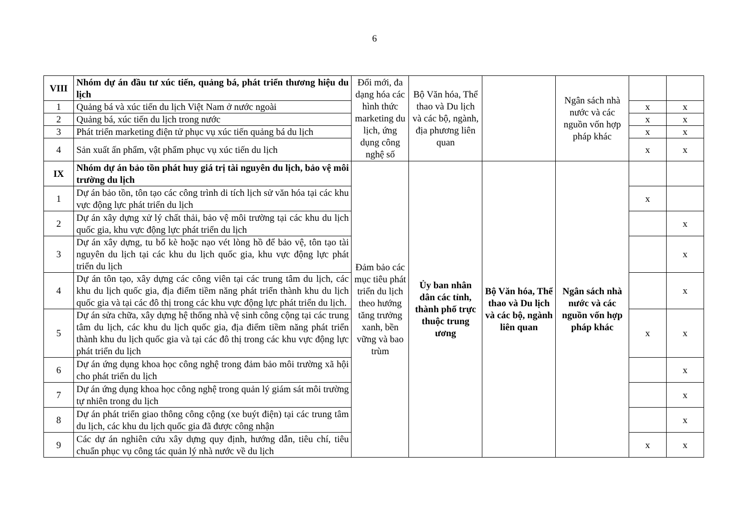6
| VIII | Nhóm dự án đầu tư xúc tiến, quảng bá, phát triển thương hiệu du lịch | Đổi mới, đa dạng hóa các hình thức marketing du lịch, ứng dụng công nghệ số | Bộ Văn hóa, Thể thao và Du lịch và các bộ, ngành, địa phương liên quan | | Ngân sách nhà nước và các nguồn vốn hợp pháp khác | | |
| 1 | Quảng bá và xúc tiến du lịch Việt Nam ở nước ngoài | | | | | x | x |
| 2 | Quảng bá, xúc tiến du lịch trong nước | | | | | x | x |
| 3 | Phát triển marketing điện tử phục vụ xúc tiến quảng bá du lịch | | | | | x | x |
| 4 | Sản xuất ấn phẩm, vật phẩm phục vụ xúc tiến du lịch | | | | | x | x |
| IX | Nhóm dự án bảo tồn phát huy giá trị tài nguyên du lịch, bảo vệ môi trường du lịch | Đảm bảo các mục tiêu phát triển du lịch theo hướng tăng trưởng xanh, bền vững và bao trùm | Ủy ban nhân dân các tỉnh, thành phố trực thuộc trung ương | Bộ Văn hóa, Thể thao và Du lịch và các bộ, ngành liên quan | Ngân sách nhà nước và các nguồn vốn hợp pháp khác | | |
| 1 | Dự án bảo tồn, tôn tạo các công trình di tích lịch sử văn hóa tại các khu vực động lực phát triển du lịch | | | | | x | |
| 2 | Dự án xây dựng xử lý chất thải, bảo vệ môi trường tại các khu du lịch quốc gia, khu vực động lực phát triển du lịch | | | | | | x |
| 3 | Dự án xây dựng, tu bổ kè hoặc nạo vét lòng hồ để bảo vệ, tôn tạo tài nguyên du lịch tại các khu du lịch quốc gia, khu vực động lực phát triển du lịch | | | | | | x |
| 4 | Dự án tôn tạo, xây dựng các công viên tại các trung tâm du lịch, các khu du lịch quốc gia, địa điểm tiềm năng phát triển thành khu du lịch quốc gia và tại các đô thị trong các khu vực động lực phát triển du lịch. | | | | | | x |
| 5 | Dự án sửa chữa, xây dựng hệ thống nhà vệ sinh công cộng tại các trung tâm du lịch, các khu du lịch quốc gia, địa điểm tiềm năng phát triển thành khu du lịch quốc gia và tại các đô thị trong các khu vực động lực phát triển du lịch | | | | | x | x |
| 6 | Dự án ứng dụng khoa học công nghệ trong đảm bảo môi trường xã hội cho phát triển du lịch | | | | | | x |
| 7 | Dự án ứng dụng khoa học công nghệ trong quản lý giám sát môi trường tự nhiên trong du lịch | | | | | | x |
| 8 | Dự án phát triển giao thông công cộng (xe buýt điện) tại các trung tâm du lịch, các khu du lịch quốc gia đã được công nhận | | | | | | x |
| 9 | Các dự án nghiên cứu xây dựng quy định, hướng dẫn, tiêu chí, tiêu chuẩn phục vụ công tác quản lý nhà nước về du lịch | | | | | x | x |